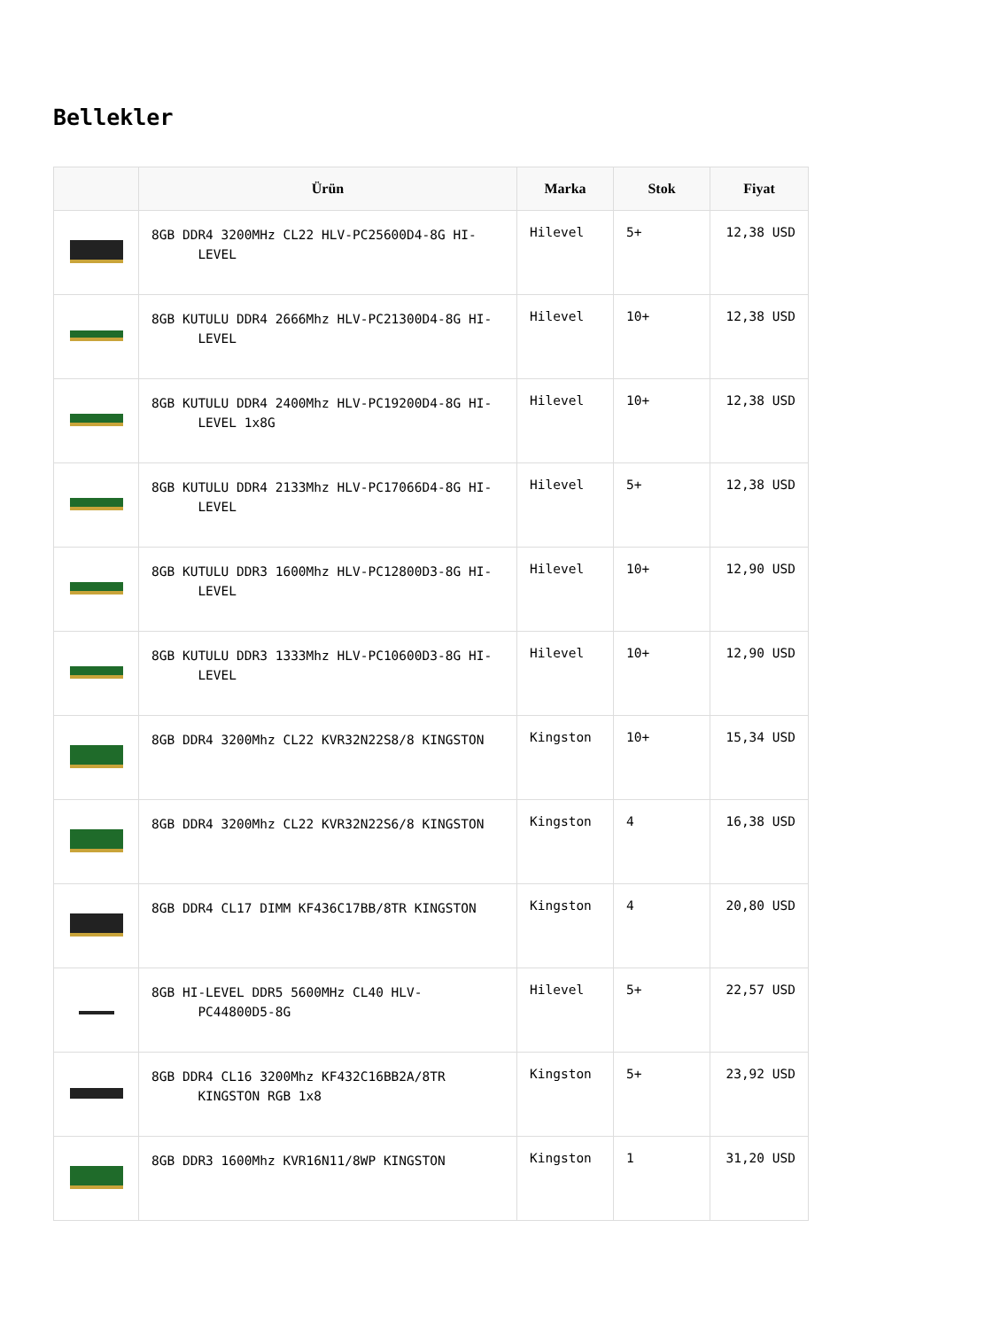Bellekler
| | Ürün | Marka | Stok | Fiyat |
| --- | --- | --- | --- | --- |
| | 8GB DDR4 3200MHz CL22 HLV-PC25600D4-8G HI- LEVEL | Hilevel | 5+ | 12,38 USD |
| | 8GB KUTULU DDR4 2666Mhz HLV-PC21300D4-8G HI- LEVEL | Hilevel | 10+ | 12,38 USD |
| | 8GB KUTULU DDR4 2400Mhz HLV-PC19200D4-8G HI- LEVEL 1x8G | Hilevel | 10+ | 12,38 USD |
| | 8GB KUTULU DDR4 2133Mhz HLV-PC17066D4-8G HI- LEVEL | Hilevel | 5+ | 12,38 USD |
| | 8GB KUTULU DDR3 1600Mhz HLV-PC12800D3-8G HI- LEVEL | Hilevel | 10+ | 12,90 USD |
| | 8GB KUTULU DDR3 1333Mhz HLV-PC10600D3-8G HI- LEVEL | Hilevel | 10+ | 12,90 USD |
| | 8GB DDR4 3200Mhz CL22 KVR32N22S8/8 KINGSTON | Kingston | 10+ | 15,34 USD |
| | 8GB DDR4 3200Mhz CL22 KVR32N22S6/8 KINGSTON | Kingston | 4 | 16,38 USD |
| | 8GB DDR4 CL17 DIMM KF436C17BB/8TR KINGSTON | Kingston | 4 | 20,80 USD |
| | 8GB HI-LEVEL DDR5 5600MHz CL40 HLV- PC44800D5-8G | Hilevel | 5+ | 22,57 USD |
| | 8GB DDR4 CL16 3200Mhz KF432C16BB2A/8TR KINGSTON RGB 1x8 | Kingston | 5+ | 23,92 USD |
| | 8GB DDR3 1600Mhz KVR16N11/8WP KINGSTON | Kingston | 1 | 31,20 USD |